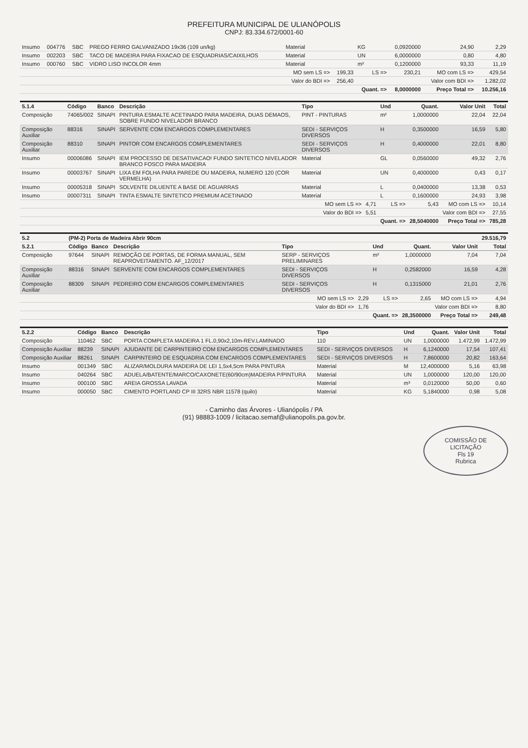PREFEITURA MUNICIPAL DE ULIANÓPOLIS
CNPJ: 83.334.672/0001-60
| Insumo | 004776 | SBC | PREGO FERRO GALVANIZADO 19x36 (109 un/kg) | Material | | KG | 0,0920000 | 24,90 | 2,29 |
| Insumo | 002203 | SBC | TACO DE MADEIRA PARA FIXACAO DE ESQUADRIAS/CAIXILHOS | Material | | UN | 6,0000000 | 0,80 | 4,80 |
| Insumo | 000760 | SBC | VIDRO LISO INCOLOR 4mm | Material | | m² | 0,1200000 | 93,33 | 11,19 |
| | | | | MO sem LS => | 199,33 | LS => | 230,21 | MO com LS => | 429,54 |
| | | | | Valor do BDI => | 256,40 | | | Valor com BDI => | 1.282,02 |
| | | | | | | Quant. => | 8,0000000 | Preço Total => | 10.256,16 |
| 5.1.4 | Código | Banco | Descrição | Tipo | | Und | Quant. | Valor Unit | Total |
| Composição | 74065/002 | SINAPI | PINTURA ESMALTE ACETINADO PARA MADEIRA, DUAS DEMAOS, SOBRE FUNDO NIVELADOR BRANCO | PINT - PINTURAS | | m² | 1,0000000 | 22,04 | 22,04 |
| Composição Auxiliar | 88316 | SINAPI | SERVENTE COM ENCARGOS COMPLEMENTARES | SEDI - SERVIÇOS DIVERSOS | | H | 0,3500000 | 16,59 | 5,80 |
| Composição Auxiliar | 88310 | SINAPI | PINTOR COM ENCARGOS COMPLEMENTARES | SEDI - SERVIÇOS DIVERSOS | | H | 0,4000000 | 22,01 | 8,80 |
| Insumo | 00006086 | SINAPI | IEM PROCESSO DE DESATIVACAO! FUNDO SINTETICO NIVELADOR BRANCO FOSCO PARA MADEIRA | Material | | GL | 0,0560000 | 49,32 | 2,76 |
| Insumo | 00003767 | SINAPI | LIXA EM FOLHA PARA PAREDE OU MADEIRA, NUMERO 120 (COR VERMELHA) | Material | | UN | 0,4000000 | 0,43 | 0,17 |
| Insumo | 00005318 | SINAPI | SOLVENTE DILUENTE A BASE DE AGUARRAS | Material | | L | 0,0400000 | 13,38 | 0,53 |
| Insumo | 00007311 | SINAPI | TINTA ESMALTE SINTETICO PREMIUM ACETINADO | Material | | L | 0,1600000 | 24,93 | 3,98 |
| | | | | MO sem LS => | 4,71 | LS => | 5,43 | MO com LS => | 10,14 |
| | | | | Valor do BDI => | 5,51 | | | Valor com BDI => | 27,55 |
| | | | | | | Quant. => | 28,5040000 | Preço Total => | 785,28 |
| 5.2 | (PM-2) Porta de Madeira Abrir 90cm | | | | | | | | 29.516,79 |
| 5.2.1 | Código | Banco | Descrição | Tipo | | Und | Quant. | Valor Unit | Total |
| Composição | 97644 | SINAPI | REMOÇÃO DE PORTAS, DE FORMA MANUAL, SEM REAPROVEITAMENTO. AF_12/2017 | SERP - SERVIÇOS PRELIMINARES | | m² | 1,0000000 | 7,04 | 7,04 |
| Composição Auxiliar | 88316 | SINAPI | SERVENTE COM ENCARGOS COMPLEMENTARES | SEDI - SERVIÇOS DIVERSOS | | H | 0,2582000 | 16,59 | 4,28 |
| Composição Auxiliar | 88309 | SINAPI | PEDREIRO COM ENCARGOS COMPLEMENTARES | SEDI - SERVIÇOS DIVERSOS | | H | 0,1315000 | 21,01 | 2,76 |
| | | | | MO sem LS => | 2,29 | LS => | 2,65 | MO com LS => | 4,94 |
| | | | | Valor do BDI => | 1,76 | | | Valor com BDI => | 8,80 |
| | | | | | | Quant. => | 28,3500000 | Preço Total => | 249,48 |
| 5.2.2 | Código | Banco | Descrição | Tipo | | Und | Quant. | Valor Unit | Total |
| Composição | 110462 | SBC | PORTA COMPLETA MADEIRA 1 FL.0,90x2,10m-REV.LAMINADO | 110 | | UN | 1,0000000 | 1.472,99 | 1.472,99 |
| Composição Auxiliar | 88239 | SINAPI | AJUDANTE DE CARPINTEIRO COM ENCARGOS COMPLEMENTARES | SEDI - SERVIÇOS DIVERSOS | | H | 6,1240000 | 17,54 | 107,41 |
| Composição Auxiliar | 88261 | SINAPI | CARPINTEIRO DE ESQUADRIA COM ENCARGOS COMPLEMENTARES | SEDI - SERVIÇOS DIVERSOS | | H | 7,8600000 | 20,82 | 163,64 |
| Insumo | 001349 | SBC | ALIZAR/MOLDURA MADEIRA DE LEI 1,5x4,5cm PARA PINTURA | Material | | M | 12,4000000 | 5,16 | 63,98 |
| Insumo | 040264 | SBC | ADUELA/BATENTE/MARCO/CAXONETE(60/90cm)MADEIRA P/PINTURA | Material | | UN | 1,0000000 | 120,00 | 120,00 |
| Insumo | 000100 | SBC | AREIA GROSSA LAVADA | Material | | m³ | 0,0120000 | 50,00 | 0,60 |
| Insumo | 000050 | SBC | CIMENTO PORTLAND CP III 32RS NBR 11578 (quilo) | Material | | KG | 5,1840000 | 0,98 | 5,08 |
- Caminho das Árvores - Ulianópolis / PA
(91) 98883-1009 / licitacao.semaf@ulianopolis.pa.gov.br.
COMISSÃO DE LICITAÇÃO
Fls 19
Rubrica